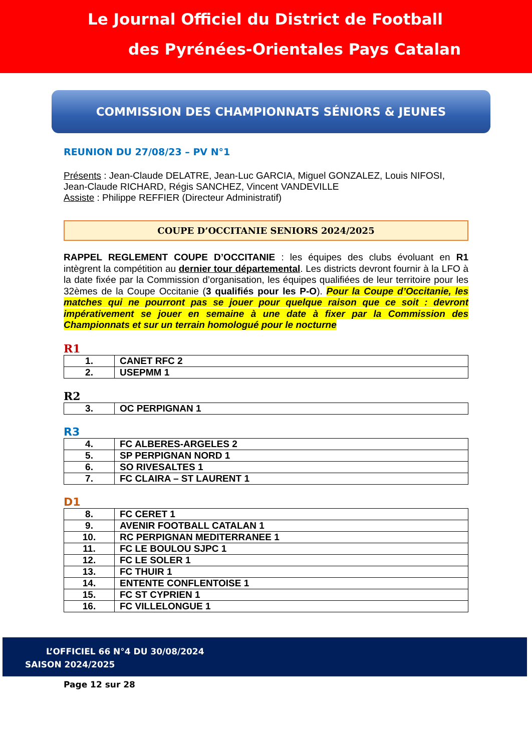Le Journal Officiel du District de Football
des Pyrénées-Orientales Pays Catalan
COMMISSION DES CHAMPIONNATS SÉNIORS & JEUNES
REUNION DU 27/08/23 – PV N°1
Présents : Jean-Claude DELATRE, Jean-Luc GARCIA, Miguel GONZALEZ, Louis NIFOSI, Jean-Claude RICHARD, Régis SANCHEZ, Vincent VANDEVILLE
Assiste : Philippe REFFIER (Directeur Administratif)
COUPE D’OCCITANIE SENIORS 2024/2025
RAPPEL REGLEMENT COUPE D’OCCITANIE : les équipes des clubs évoluant en R1 intègrent la compétition au dernier tour départemental. Les districts devront fournir à la LFO à la date fixée par la Commission d’organisation, les équipes qualifiées de leur territoire pour les 32èmes de la Coupe Occitanie (3 qualifiés pour les P-O). Pour la Coupe d’Occitanie, les matches qui ne pourront pas se jouer pour quelque raison que ce soit : devront impérativement se jouer en semaine à une date à fixer par la Commission des Championnats et sur un terrain homologué pour le nocturne
R1
| 1. | CANET RFC 2 |
| 2. | USEPMM 1 |
R2
| 3. | OC PERPIGNAN 1 |
R3
| 4. | FC ALBERES-ARGELES 2 |
| 5. | SP PERPIGNAN NORD 1 |
| 6. | SO RIVESALTES 1 |
| 7. | FC CLAIRA – ST LAURENT 1 |
D1
| 8. | FC CERET 1 |
| 9. | AVENIR FOOTBALL CATALAN 1 |
| 10. | RC PERPIGNAN MEDITERRANEE 1 |
| 11. | FC LE BOULOU SJPC 1 |
| 12. | FC LE SOLER 1 |
| 13. | FC THUIR 1 |
| 14. | ENTENTE CONFLENTOISE 1 |
| 15. | FC ST CYPRIEN 1 |
| 16. | FC VILLELONGUE 1 |
L’OFFICIEL 66 N°4 DU 30/08/2024
SAISON 2024/2025
Page 12 sur 28